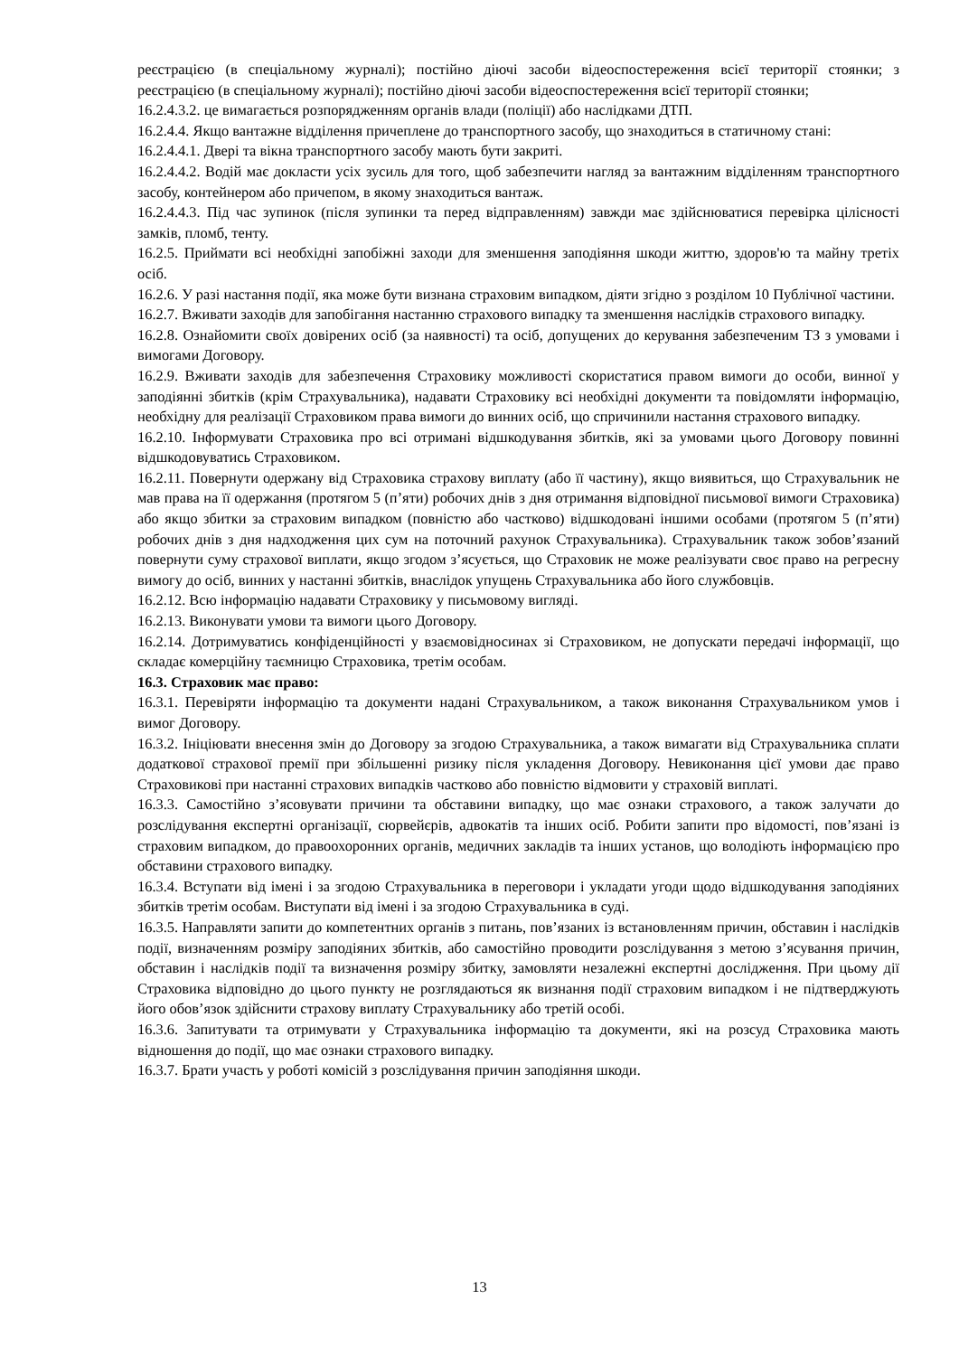реєстрацією (в спеціальному журналі); постійно діючі засоби відеоспостереження всієї території стоянки; з реєстрацією (в спеціальному журналі); постійно діючі засоби відеоспостереження всієї території стоянки;
16.2.4.3.2. це вимагається розпорядженням органів влади (поліції) або наслідками ДТП.
16.2.4.4. Якщо вантажне відділення причеплене до транспортного засобу, що знаходиться в статичному стані:
16.2.4.4.1. Двері та вікна транспортного засобу мають бути закриті.
16.2.4.4.2. Водій має докласти усіх зусиль для того, щоб забезпечити нагляд за вантажним відділенням транспортного засобу, контейнером або причепом, в якому знаходиться вантаж.
16.2.4.4.3. Під час зупинок (після зупинки та перед відправленням) завжди має здійснюватися перевірка цілісності замків, пломб, тенту.
16.2.5. Приймати всі необхідні запобіжні заходи для зменшення заподіяння шкоди життю, здоров'ю та майну третіх осіб.
16.2.6. У разі настання події, яка може бути визнана страховим випадком, діяти згідно з розділом 10 Публічної частини.
16.2.7. Вживати заходів для запобігання настанню страхового випадку та зменшення наслідків страхового випадку.
16.2.8. Ознайомити своїх довірених осіб (за наявності) та осіб, допущених до керування забезпеченим ТЗ з умовами і вимогами Договору.
16.2.9. Вживати заходів для забезпечення Страховику можливості скористатися правом вимоги до особи, винної у заподіянні збитків (крім Страхувальника), надавати Страховику всі необхідні документи та повідомляти інформацію, необхідну для реалізації Страховиком права вимоги до винних осіб, що спричинили настання страхового випадку.
16.2.10. Інформувати Страховика про всі отримані відшкодування збитків, які за умовами цього Договору повинні відшкодовуватись Страховиком.
16.2.11. Повернути одержану від Страховика страхову виплату (або її частину), якщо виявиться, що Страхувальник не мав права на її одержання (протягом 5 (п’яти) робочих днів з дня отримання відповідної письмової вимоги Страховика) або якщо збитки за страховим випадком (повністю або частково) відшкодовані іншими особами (протягом 5 (п’яти) робочих днів з дня надходження цих сум на поточний рахунок Страхувальника). Страхувальник також зобов’язаний повернути суму страхової виплати, якщо згодом з’ясується, що Страховик не може реалізувати своє право на регресну вимогу до осіб, винних у настанні збитків, внаслідок упущень Страхувальника або його службовців.
16.2.12. Всю інформацію надавати Страховику у письмовому вигляді.
16.2.13. Виконувати умови та вимоги цього Договору.
16.2.14. Дотримуватись конфіденційності у взаємовідносинах зі Страховиком, не допускати передачі інформації, що складає комерційну таємницю Страховика, третім особам.
16.3. Страховик має право:
16.3.1. Перевіряти інформацію та документи надані Страхувальником, а також виконання Страхувальником умов і вимог Договору.
16.3.2. Ініціювати внесення змін до Договору за згодою Страхувальника, а також вимагати від Страхувальника сплати додаткової страхової премії при збільшенні ризику після укладення Договору. Невиконання цієї умови дає право Страховикові при настанні страхових випадків частково або повністю відмовити у страховій виплаті.
16.3.3. Самостійно з’ясовувати причини та обставини випадку, що має ознаки страхового, а також залучати до розслідування експертні організації, сюрвейєрів, адвокатів та інших осіб. Робити запити про відомості, пов’язані із страховим випадком, до правоохоронних органів, медичних закладів та інших установ, що володіють інформацією про обставини страхового випадку.
16.3.4. Вступати від імені і за згодою Страхувальника в переговори і укладати угоди щодо відшкодування заподіяних збитків третім особам. Виступати від імені і за згодою Страхувальника в суді.
16.3.5. Направляти запити до компетентних органів з питань, пов’язаних із встановленням причин, обставин і наслідків події, визначенням розміру заподіяних збитків, або самостійно проводити розслідування з метою з’ясування причин, обставин і наслідків події та визначення розміру збитку, замовляти незалежні експертні дослідження. При цьому дії Страховика відповідно до цього пункту не розглядаються як визнання події страховим випадком і не підтверджують його обов’язок здійснити страхову виплату Страхувальнику або третій особі.
16.3.6. Запитувати та отримувати у Страхувальника інформацію та документи, які на розсуд Страховика мають відношення до події, що має ознаки страхового випадку.
16.3.7. Брати участь у роботі комісій з розслідування причин заподіяння шкоди.
13